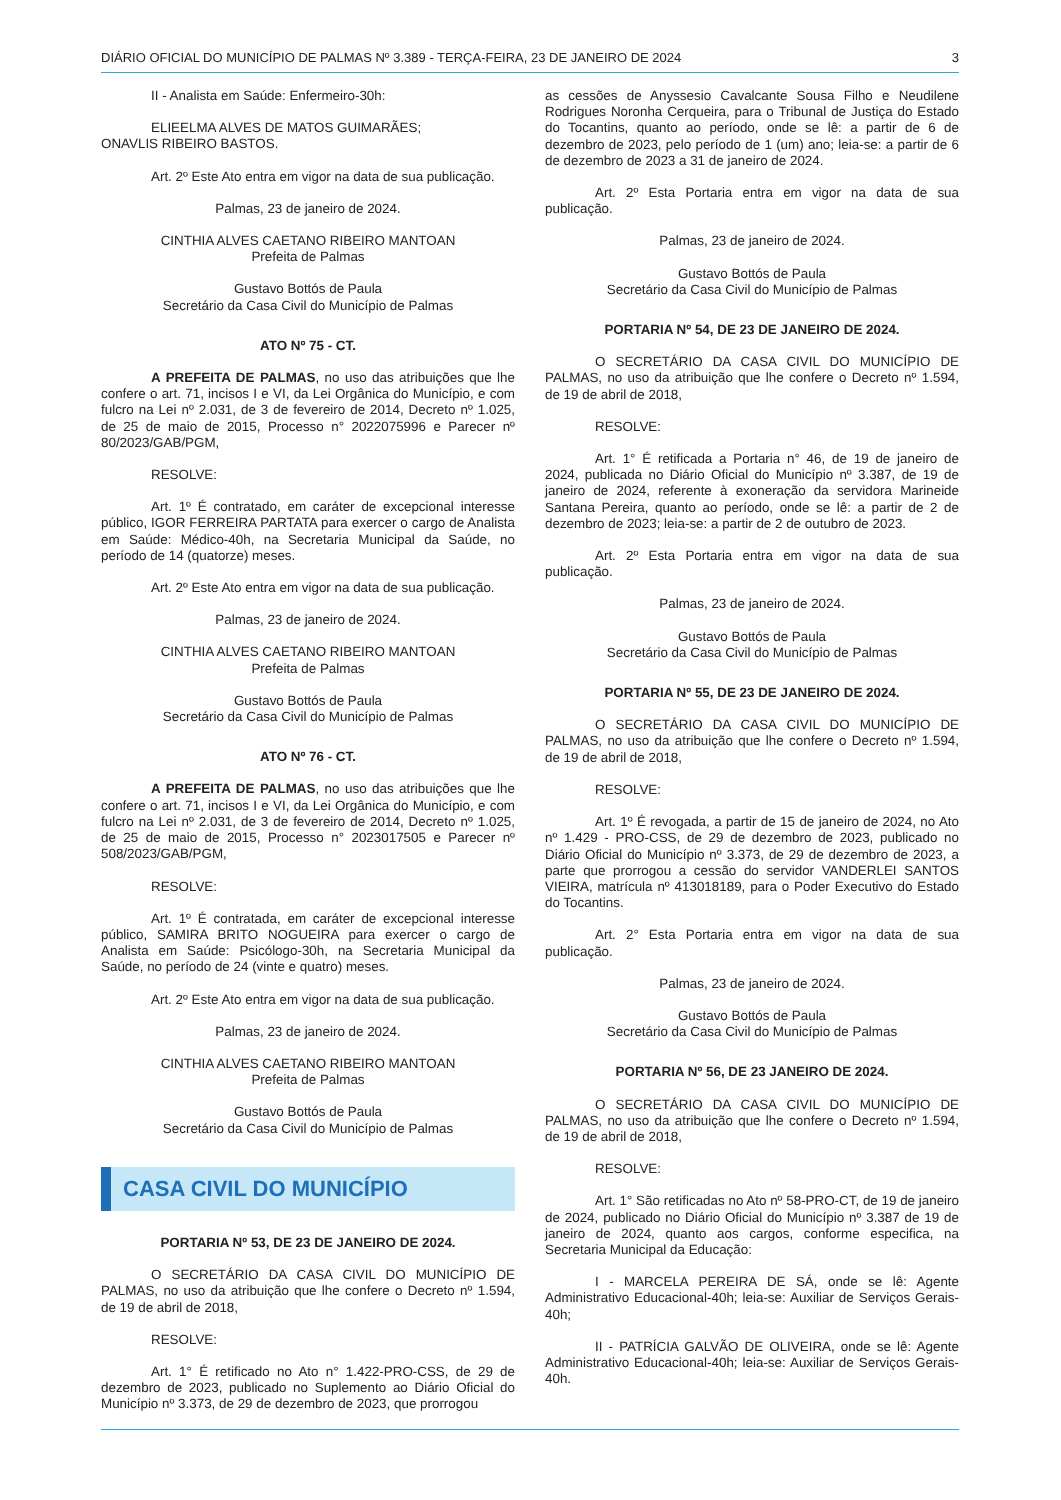DIÁRIO OFICIAL DO MUNICÍPIO DE PALMAS Nº 3.389 - TERÇA-FEIRA, 23 DE JANEIRO DE 2024 3
II - Analista em Saúde: Enfermeiro-30h:
ELIEELMA ALVES DE MATOS GUIMARÃES;
ONAVLIS RIBEIRO BASTOS.
Art. 2º Este Ato entra em vigor na data de sua publicação.
Palmas, 23 de janeiro de 2024.
CINTHIA ALVES CAETANO RIBEIRO MANTOAN
Prefeita de Palmas
Gustavo Bottós de Paula
Secretário da Casa Civil do Município de Palmas
ATO Nº 75 - CT.
A PREFEITA DE PALMAS, no uso das atribuições que lhe confere o art. 71, incisos I e VI, da Lei Orgânica do Município, e com fulcro na Lei nº 2.031, de 3 de fevereiro de 2014, Decreto nº 1.025, de 25 de maio de 2015, Processo n° 2022075996 e Parecer nº 80/2023/GAB/PGM,
RESOLVE:
Art. 1º É contratado, em caráter de excepcional interesse público, IGOR FERREIRA PARTATA para exercer o cargo de Analista em Saúde: Médico-40h, na Secretaria Municipal da Saúde, no período de 14 (quatorze) meses.
Art. 2º Este Ato entra em vigor na data de sua publicação.
Palmas, 23 de janeiro de 2024.
CINTHIA ALVES CAETANO RIBEIRO MANTOAN
Prefeita de Palmas
Gustavo Bottós de Paula
Secretário da Casa Civil do Município de Palmas
ATO Nº 76 - CT.
A PREFEITA DE PALMAS, no uso das atribuições que lhe confere o art. 71, incisos I e VI, da Lei Orgânica do Município, e com fulcro na Lei nº 2.031, de 3 de fevereiro de 2014, Decreto nº 1.025, de 25 de maio de 2015, Processo n° 2023017505 e Parecer nº 508/2023/GAB/PGM,
RESOLVE:
Art. 1º É contratada, em caráter de excepcional interesse público, SAMIRA BRITO NOGUEIRA para exercer o cargo de Analista em Saúde: Psicólogo-30h, na Secretaria Municipal da Saúde, no período de 24 (vinte e quatro) meses.
Art. 2º Este Ato entra em vigor na data de sua publicação.
Palmas, 23 de janeiro de 2024.
CINTHIA ALVES CAETANO RIBEIRO MANTOAN
Prefeita de Palmas
Gustavo Bottós de Paula
Secretário da Casa Civil do Município de Palmas
CASA CIVIL DO MUNICÍPIO
PORTARIA Nº 53, DE 23 DE JANEIRO DE 2024.
O SECRETÁRIO DA CASA CIVIL DO MUNICÍPIO DE PALMAS, no uso da atribuição que lhe confere o Decreto nº 1.594, de 19 de abril de 2018,
RESOLVE:
Art. 1° É retificado no Ato n° 1.422-PRO-CSS, de 29 de dezembro de 2023, publicado no Suplemento ao Diário Oficial do Município nº 3.373, de 29 de dezembro de 2023, que prorrogou
as cessões de Anyssesio Cavalcante Sousa Filho e Neudilene Rodrigues Noronha Cerqueira, para o Tribunal de Justiça do Estado do Tocantins, quanto ao período, onde se lê: a partir de 6 de dezembro de 2023, pelo período de 1 (um) ano; leia-se: a partir de 6 de dezembro de 2023 a 31 de janeiro de 2024.
Art. 2º Esta Portaria entra em vigor na data de sua publicação.
Palmas, 23 de janeiro de 2024.
Gustavo Bottós de Paula
Secretário da Casa Civil do Município de Palmas
PORTARIA Nº 54, DE 23 DE JANEIRO DE 2024.
O SECRETÁRIO DA CASA CIVIL DO MUNICÍPIO DE PALMAS, no uso da atribuição que lhe confere o Decreto nº 1.594, de 19 de abril de 2018,
RESOLVE:
Art. 1° É retificada a Portaria n° 46, de 19 de janeiro de 2024, publicada no Diário Oficial do Município nº 3.387, de 19 de janeiro de 2024, referente à exoneração da servidora Marineide Santana Pereira, quanto ao período, onde se lê: a partir de 2 de dezembro de 2023; leia-se: a partir de 2 de outubro de 2023.
Art. 2º Esta Portaria entra em vigor na data de sua publicação.
Palmas, 23 de janeiro de 2024.
Gustavo Bottós de Paula
Secretário da Casa Civil do Município de Palmas
PORTARIA Nº 55, DE 23 DE JANEIRO DE 2024.
O SECRETÁRIO DA CASA CIVIL DO MUNICÍPIO DE PALMAS, no uso da atribuição que lhe confere o Decreto nº 1.594, de 19 de abril de 2018,
RESOLVE:
Art. 1º É revogada, a partir de 15 de janeiro de 2024, no Ato nº 1.429 - PRO-CSS, de 29 de dezembro de 2023, publicado no Diário Oficial do Município nº 3.373, de 29 de dezembro de 2023, a parte que prorrogou a cessão do servidor VANDERLEI SANTOS VIEIRA, matrícula nº 413018189, para o Poder Executivo do Estado do Tocantins.
Art. 2° Esta Portaria entra em vigor na data de sua publicação.
Palmas, 23 de janeiro de 2024.
Gustavo Bottós de Paula
Secretário da Casa Civil do Município de Palmas
PORTARIA Nº 56, DE 23 JANEIRO DE 2024.
O SECRETÁRIO DA CASA CIVIL DO MUNICÍPIO DE PALMAS, no uso da atribuição que lhe confere o Decreto nº 1.594, de 19 de abril de 2018,
RESOLVE:
Art. 1° São retificadas no Ato nº 58-PRO-CT, de 19 de janeiro de 2024, publicado no Diário Oficial do Município nº 3.387 de 19 de janeiro de 2024, quanto aos cargos, conforme especifica, na Secretaria Municipal da Educação:
I - MARCELA PEREIRA DE SÁ, onde se lê: Agente Administrativo Educacional-40h; leia-se: Auxiliar de Serviços Gerais-40h;
II - PATRÍCIA GALVÃO DE OLIVEIRA, onde se lê: Agente Administrativo Educacional-40h; leia-se: Auxiliar de Serviços Gerais-40h.